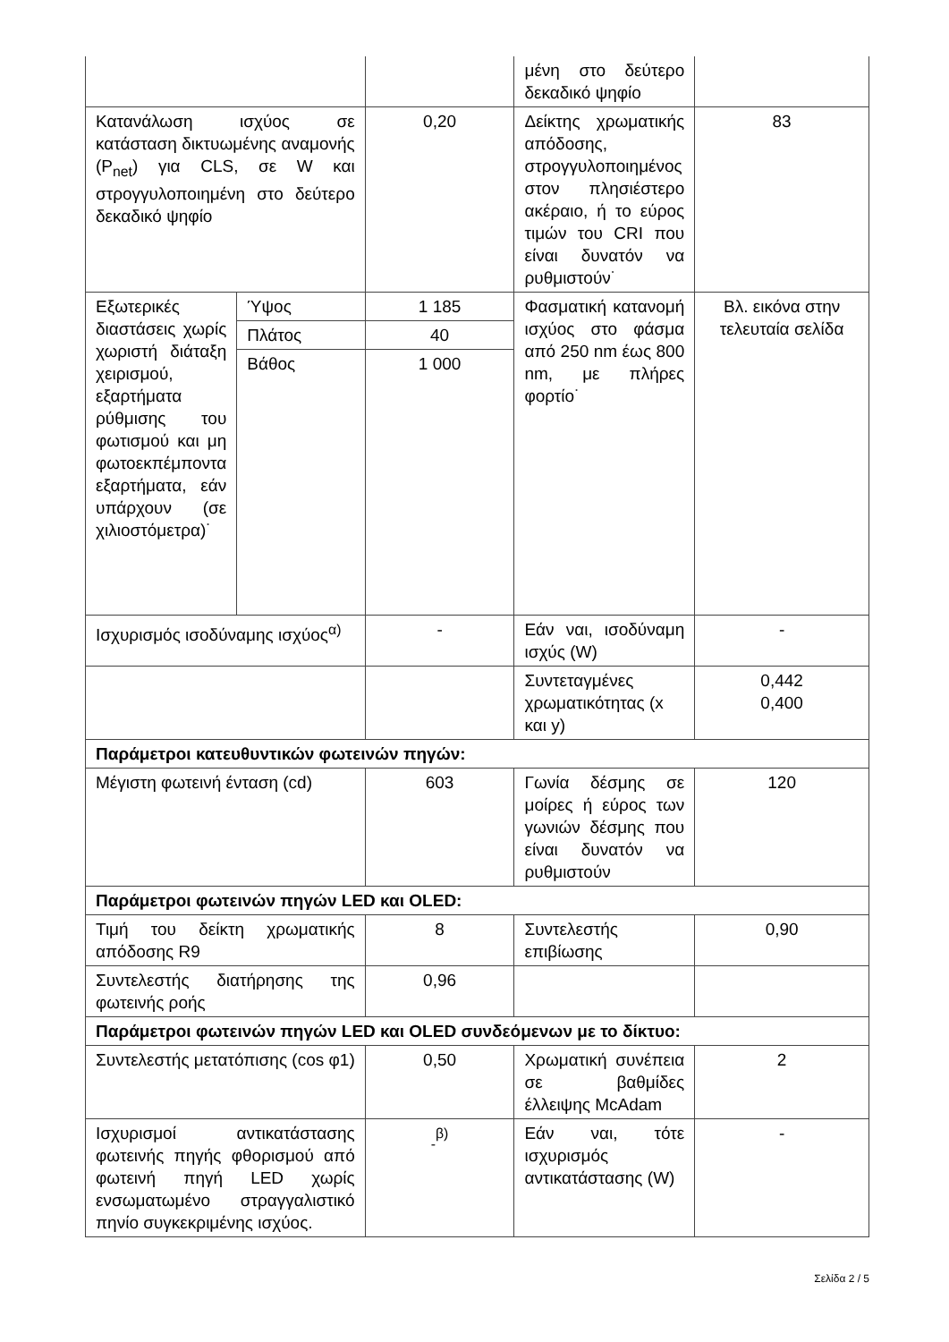| | | | μένη στο δεύτερο δεκαδικό ψηφίο | |
| Κατανάλωση ισχύος σε κατάσταση δικτυωμένης αναμονής (P<sub>net</sub>) για CLS, σε W και στρογγυλοποιημένη στο δεύτερο δεκαδικό ψηφίο | | 0,20 | Δείκτης χρωματικής απόδοσης, στρογγυλοποιημένος στον πλησιέστερο ακέραιο, ή το εύρος τιμών του CRI που είναι δυνατόν να ρυθμιστούν˙ | 83 |
| Εξωτερικές διαστάσεις χωρίς χωριστή διάταξη χειρισμού, εξαρτήματα ρύθμισης του φωτισμού και μη φωτοεκπέμποντα εξαρτήματα, εάν υπάρχουν (σε χιλιοστόμετρα)˙ | Ύψος | 1 185 | Φασματική κατανομή ισχύος στο φάσμα από 250 nm έως 800 nm, με πλήρες φορτίο˙ | Βλ. εικόνα στην τελευταία σελίδα |
| | Πλάτος | 40 | | |
| | Βάθος | 1 000 | | |
| Ισχυρισμός ισοδύναμης ισχύος<sup>α)</sup> | | - | Εάν ναι, ισοδύναμη ισχύς (W) | - |
| | | | Συντεταγμένες χρωματικότητας (x και y) | 0,442 0,400 |
| Παράμετροι κατευθυντικών φωτεινών πηγών: | | | | |
| Μέγιστη φωτεινή ένταση (cd) | | 603 | Γωνία δέσμης σε μοίρες ή εύρος των γωνιών δέσμης που είναι δυνατόν να ρυθμιστούν | 120 |
| Παράμετροι φωτεινών πηγών LED και OLED: | | | | |
| Τιμή του δείκτη χρωματικής απόδοσης R9 | | 8 | Συντελεστής επιβίωσης | 0,90 |
| Συντελεστής διατήρησης της φωτεινής ροής | | 0,96 | | |
| Παράμετροι φωτεινών πηγών LED και OLED συνδεόμενων με το δίκτυο: | | | | |
| Συντελεστής μετατόπισης (cos φ1) | | 0,50 | Χρωματική συνέπεια σε βαθμίδες έλλειψης McAdam | 2 |
| Ισχυρισμοί αντικατάστασης φωτεινής πηγής φθορισμού από φωτεινή πηγή LED χωρίς ενσωματωμένο στραγγαλιστικό πηνίο συγκεκριμένης ισχύος. | | <sub>-</sub><sup>β)</sup> | Εάν ναι, τότε ισχυρισμός αντικατάστασης (W) | - |
Σελίδα 2 / 5